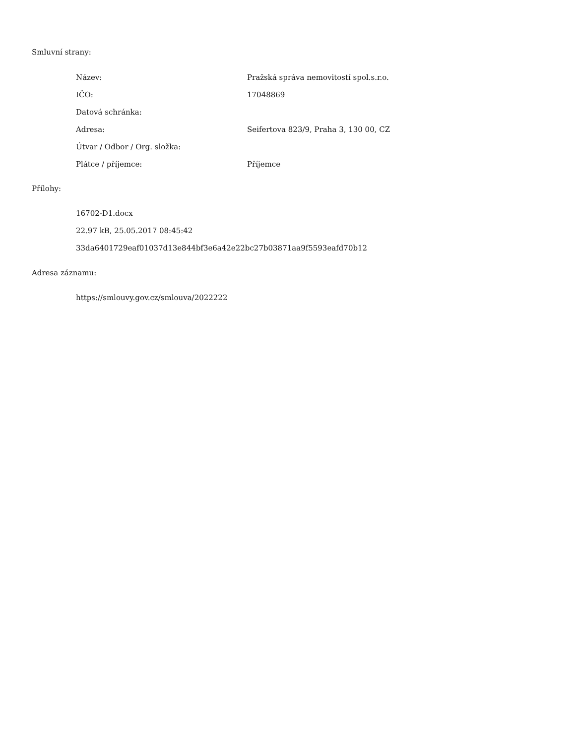Smluvní strany:
| Název: | Pražská správa nemovitostí spol.s.r.o. |
| IČO: | 17048869 |
| Datová schránka: | |
| Adresa: | Seifertova 823/9, Praha 3, 130 00, CZ |
| Útvar / Odbor / Org. složka: | |
| Plátce / příjemce: | Příjemce |
Přílohy:
16702-D1.docx
22.97 kB, 25.05.2017 08:45:42
33da6401729eaf01037d13e844bf3e6a42e22bc27b03871aa9f5593eafd70b12
Adresa záznamu:
https://smlouvy.gov.cz/smlouva/2022222